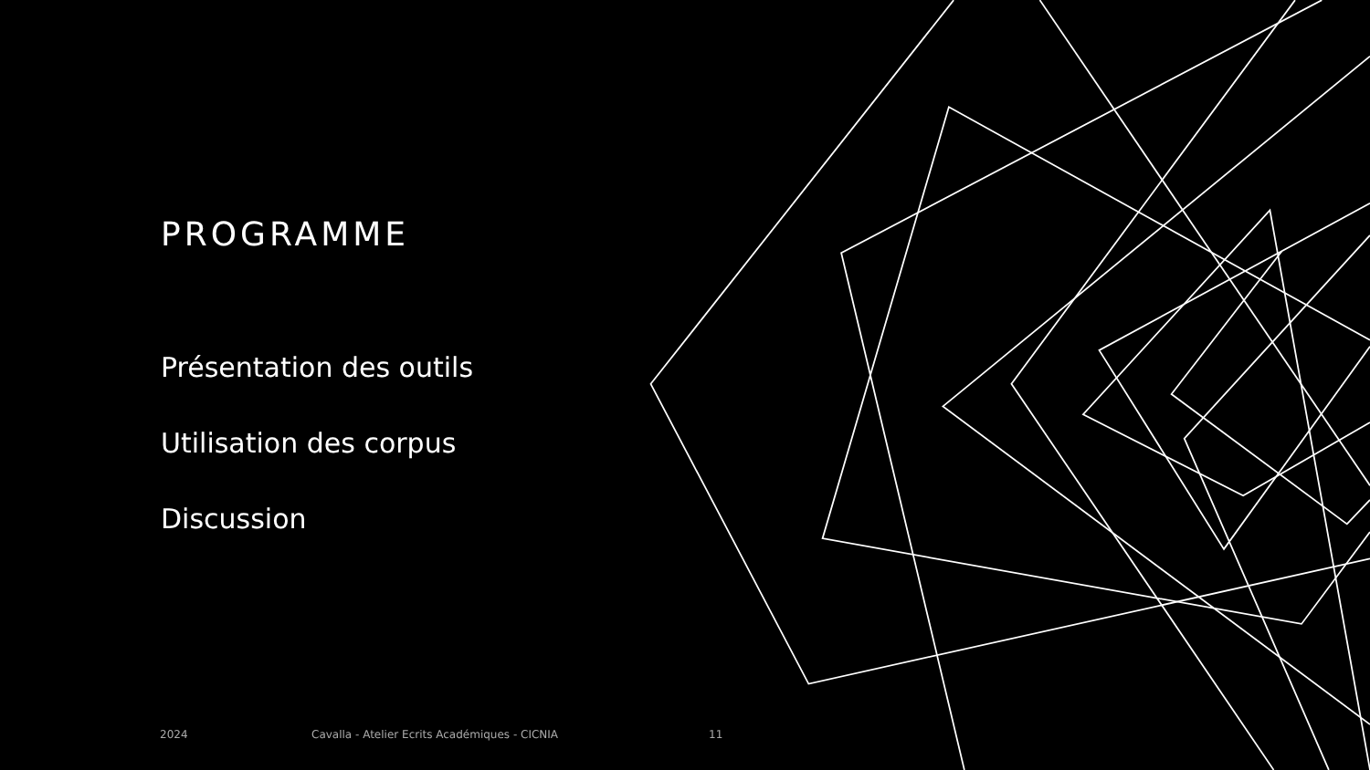PROGRAMME
Présentation des outils
Utilisation des corpus
Discussion
2024
Cavalla - Atelier Ecrits Académiques - CICNIA
11